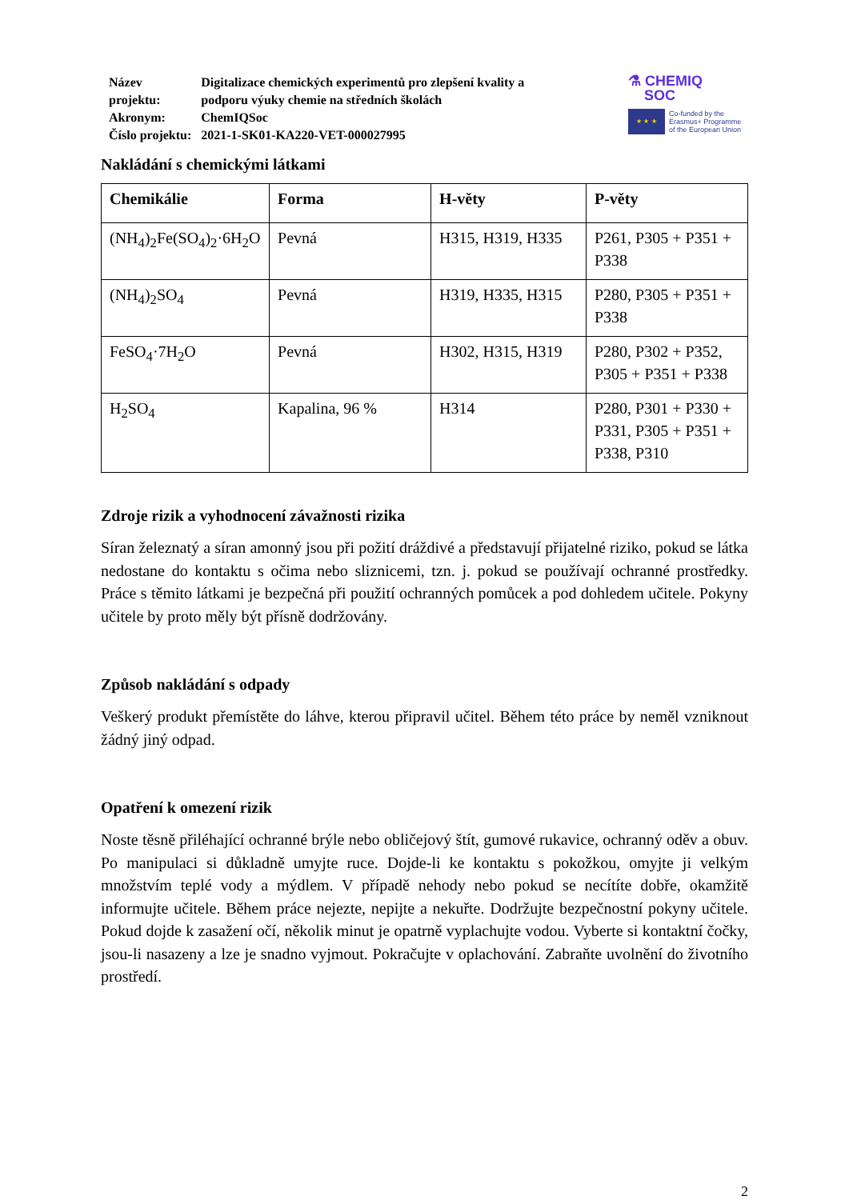| Název projektu: | Digitalizace chemických experimentů pro zlepšení kvality a podporu výuky chemie na středních školách |
| Akronym: | ChemIQSoc |
| Číslo projektu: | 2021-1-SK01-KA220-VET-000027995 |
⚗ CHEMIQ
SOC
★ ★ ★
Co-funded by the
Erasmus+ Programme
of the European Union
Nakládání s chemickými látkami
| Chemikálie | Forma | H-věty | P-věty |
| --- | --- | --- | --- |
| (NH<sub>4</sub>)<sub>2</sub>Fe(SO<sub>4</sub>)<sub>2</sub>·6H<sub>2</sub>O | Pevná | H315, H319, H335 | P261, P305 + P351 + P338 |
| (NH<sub>4</sub>)<sub>2</sub>SO<sub>4</sub> | Pevná | H319, H335, H315 | P280, P305 + P351 + P338 |
| FeSO<sub>4</sub>·7H<sub>2</sub>O | Pevná | H302, H315, H319 | P280, P302 + P352, P305 + P351 + P338 |
| H<sub>2</sub>SO<sub>4</sub> | Kapalina, 96 % | H314 | P280, P301 + P330 + P331, P305 + P351 + P338, P310 |
Zdroje rizik a vyhodnocení závažnosti rizika
Síran železnatý a síran amonný jsou při požití dráždivé a představují přijatelné riziko, pokud se látka nedostane do kontaktu s očima nebo sliznicemi, tzn. j. pokud se používají ochranné prostředky. Práce s těmito látkami je bezpečná při použití ochranných pomůcek a pod dohledem učitele. Pokyny učitele by proto měly být přísně dodržovány.
Způsob nakládání s odpady
Veškerý produkt přemístěte do láhve, kterou připravil učitel. Během této práce by neměl vzniknout žádný jiný odpad.
Opatření k omezení rizik
Noste těsně přiléhající ochranné brýle nebo obličejový štít, gumové rukavice, ochranný oděv a obuv. Po manipulaci si důkladně umyjte ruce. Dojde-li ke kontaktu s pokožkou, omyjte ji velkým množstvím teplé vody a mýdlem. V případě nehody nebo pokud se necítíte dobře, okamžitě informujte učitele. Během práce nejezte, nepijte a nekuřte. Dodržujte bezpečnostní pokyny učitele. Pokud dojde k zasažení očí, několik minut je opatrně vyplachujte vodou. Vyberte si kontaktní čočky, jsou-li nasazeny a lze je snadno vyjmout. Pokračujte v oplachování. Zabraňte uvolnění do životního prostředí.
2